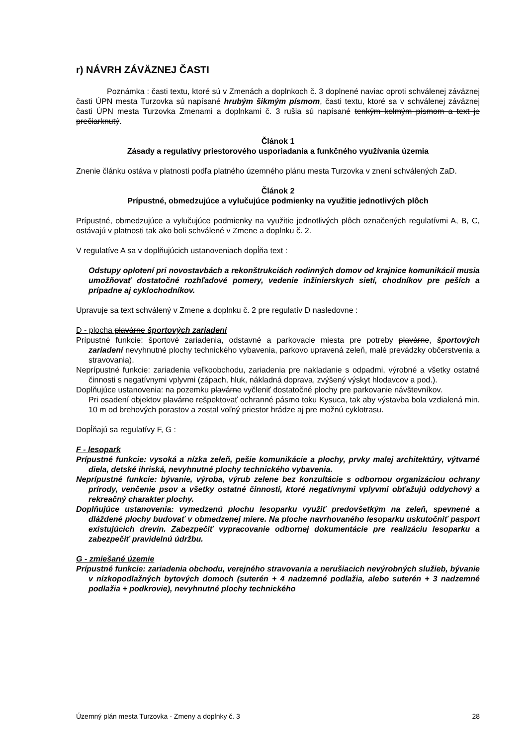r) NÁVRH ZÁVÄZNEJ ČASTI
Poznámka : časti textu, ktoré sú v Zmenách a doplnkoch č. 3 doplnené naviac oproti schválenej záväznej časti ÚPN mesta Turzovka sú napísané hrubým šikmým písmom, časti textu, ktoré sa v schválenej záväznej časti ÚPN mesta Turzovka Zmenami a doplnkami č. 3 rušia sú napísané tenkým kolmým písmom a text je prečiarknutý.
Článok 1
Zásady a regulatívy priestorového usporiadania a funkčného využívania územia
Znenie článku ostáva v platnosti podľa platného územného plánu mesta Turzovka v znení schválených ZaD.
Článok 2
Prípustné, obmedzujúce a vylučujúce podmienky na využitie jednotlivých plôch
Prípustné, obmedzujúce a vylučujúce podmienky na využitie jednotlivých plôch označených regulatívmi A, B, C, ostávajú v platnosti tak ako boli schválené v Zmene a doplnku č. 2.
V regulatíve A sa v doplňujúcich ustanoveniach dopĺňa text :
Odstupy oplotení pri novostavbách a rekonštrukciách rodinných domov od krajnice komunikácií musia umožňovať dostatočné rozhľadové pomery, vedenie inžinierskych sietí, chodníkov pre peších a prípadne aj cyklochodníkov.
Upravuje sa text schválený v Zmene a doplnku č. 2 pre regulatív D nasledovne :
D - plocha plavárne športových zariadení
Prípustné funkcie: športové zariadenia, odstavné a parkovacie miesta pre potreby plavárne, športových zariadení nevyhnutné plochy technického vybavenia, parkovo upravená zeleň, malé prevádzky občerstvenia a stravovania).
Neprípustné funkcie: zariadenia veľkoobchodu, zariadenia pre nakladanie s odpadmi, výrobné a všetky ostatné činnosti s negatívnymi vplyvmi (zápach, hluk, nákladná doprava, zvýšený výskyt hlodavcov a pod.).
Doplňujúce ustanovenia: na pozemku plavárne vyčleniť dostatočné plochy pre parkovanie návštevníkov.
Pri osadení objektov plavárne rešpektovať ochranné pásmo toku Kysuca, tak aby výstavba bola vzdialená min. 10 m od brehových porastov a zostal voľný priestor hrádze aj pre možnú cyklotrasu.
Dopĺňajú sa regulatívy F, G :
F - lesopark
Prípustné funkcie: vysoká a nízka zeleň, pešie komunikácie a plochy, prvky malej architektúry, výtvarné diela, detské ihriská, nevyhnutné plochy technického vybavenia.
Neprípustné funkcie: bývanie, výroba, výrub zelene bez konzultácie s odbornou organizáciou ochrany prírody, venčenie psov a všetky ostatné činnosti, ktoré negatívnymi vplyvmi obťažujú oddychový a rekreačný charakter plochy.
Doplňujúce ustanovenia: vymedzenú plochu lesoparku využiť predovšetkým na zeleň, spevnené a dláždené plochy budovať v obmedzenej miere. Na ploche navrhovaného lesoparku uskutočniť pasport existujúcich drevín. Zabezpečiť vypracovanie odbornej dokumentácie pre realizáciu lesoparku a zabezpečiť pravidelnú údržbu.
G - zmiešané územie
Prípustné funkcie: zariadenia obchodu, verejného stravovania a nerušiacich nevýrobných služieb, bývanie v nízkopodlažných bytových domoch (suterén + 4 nadzemné podlažia, alebo suterén + 3 nadzemné podlažia + podkrovie), nevyhnutné plochy technického
Územný plán mesta Turzovka - Zmeny a doplnky č. 3 28